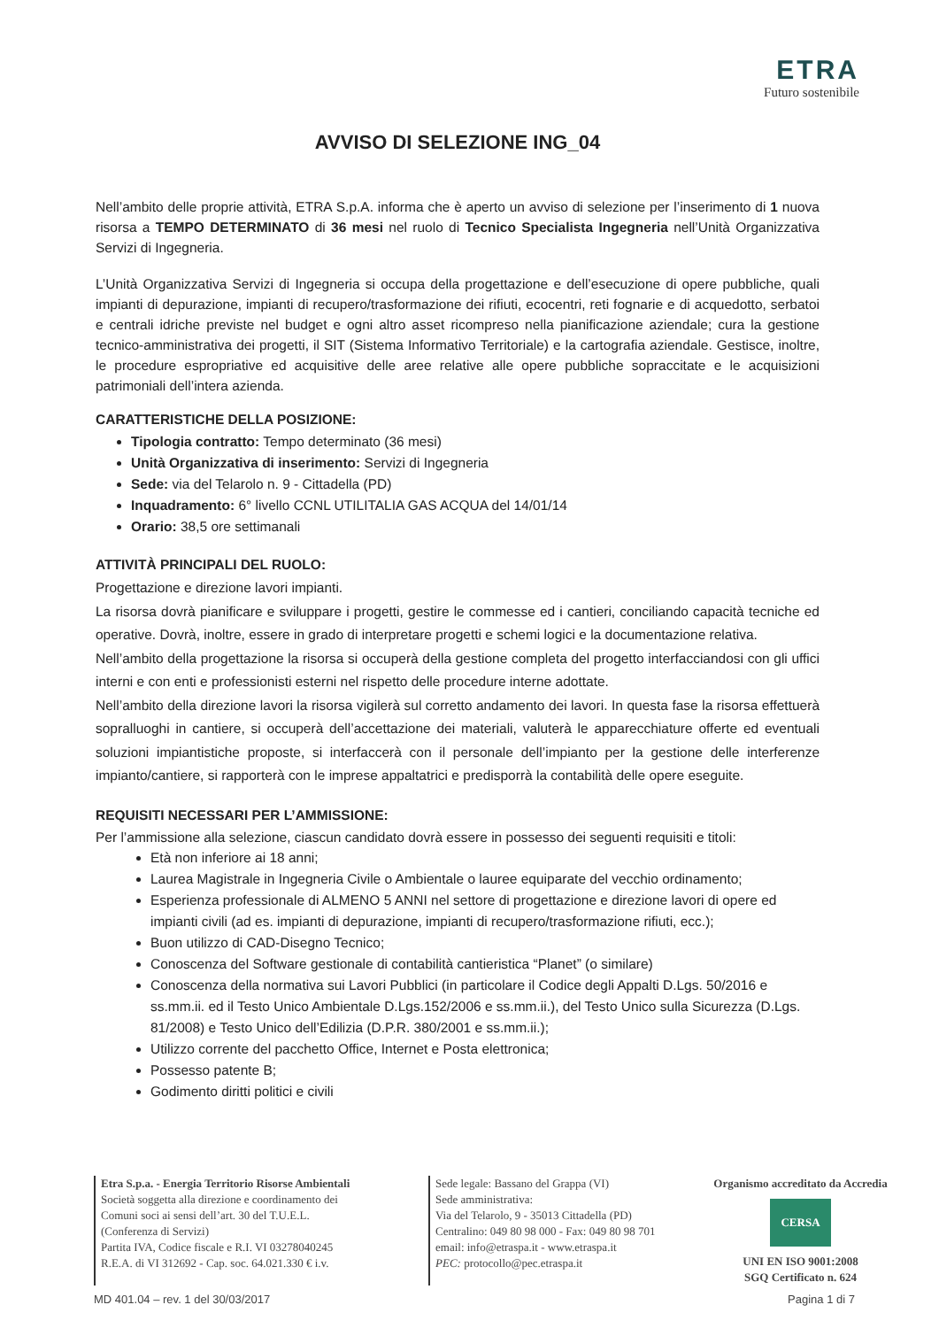ETRA
Futuro sostenibile
AVVISO DI SELEZIONE ING_04
Nell’ambito delle proprie attività, ETRA S.p.A. informa che è aperto un avviso di selezione per l’inserimento di 1 nuova risorsa a TEMPO DETERMINATO di 36 mesi nel ruolo di Tecnico Specialista Ingegneria nell’Unità Organizzativa Servizi di Ingegneria.
L’Unità Organizzativa Servizi di Ingegneria si occupa della progettazione e dell’esecuzione di opere pubbliche, quali impianti di depurazione, impianti di recupero/trasformazione dei rifiuti, ecocentri, reti fognarie e di acquedotto, serbatoi e centrali idriche previste nel budget e ogni altro asset ricompreso nella pianificazione aziendale; cura la gestione tecnico-amministrativa dei progetti, il SIT (Sistema Informativo Territoriale) e la cartografia aziendale. Gestisce, inoltre, le procedure espropriative ed acquisitive delle aree relative alle opere pubbliche sopraccitate e le acquisizioni patrimoniali dell’intera azienda.
CARATTERISTICHE DELLA POSIZIONE:
Tipologia contratto: Tempo determinato (36 mesi)
Unità Organizzativa di inserimento: Servizi di Ingegneria
Sede: via del Telarolo n. 9 - Cittadella (PD)
Inquadramento: 6° livello CCNL UTILITALIA GAS ACQUA del 14/01/14
Orario: 38,5 ore settimanali
ATTIVITÀ PRINCIPALI DEL RUOLO:
Progettazione e direzione lavori impianti.
La risorsa dovrà pianificare e sviluppare i progetti, gestire le commesse ed i cantieri, conciliando capacità tecniche ed operative. Dovrà, inoltre, essere in grado di interpretare progetti e schemi logici e la documentazione relativa.
Nell’ambito della progettazione la risorsa si occuperà della gestione completa del progetto interfacciandosi con gli uffici interni e con enti e professionisti esterni nel rispetto delle procedure interne adottate.
Nell’ambito della direzione lavori la risorsa vigilerà sul corretto andamento dei lavori. In questa fase la risorsa effettuerà sopralluoghi in cantiere, si occuperà dell’accettazione dei materiali, valuterà le apparecchiature offerte ed eventuali soluzioni impiantistiche proposte, si interfaccerà con il personale dell’impianto per la gestione delle interferenze impianto/cantiere, si rapporterà con le imprese appaltatrici e predisporrà la contabilità delle opere eseguite.
REQUISITI NECESSARI PER L’AMMISSIONE:
Per l’ammissione alla selezione, ciascun candidato dovrà essere in possesso dei seguenti requisiti e titoli:
Età non inferiore ai 18 anni;
Laurea Magistrale in Ingegneria Civile o Ambientale o lauree equiparate del vecchio ordinamento;
Esperienza professionale di ALMENO 5 ANNI nel settore di progettazione e direzione lavori di opere ed impianti civili (ad es. impianti di depurazione, impianti di recupero/trasformazione rifiuti, ecc.);
Buon utilizzo di CAD-Disegno Tecnico;
Conoscenza del Software gestionale di contabilità cantieristica “Planet” (o similare)
Conoscenza della normativa sui Lavori Pubblici (in particolare il Codice degli Appalti D.Lgs. 50/2016 e ss.mm.ii. ed il Testo Unico Ambientale D.Lgs.152/2006 e ss.mm.ii.), del Testo Unico sulla Sicurezza (D.Lgs. 81/2008) e Testo Unico dell’Edilizia (D.P.R. 380/2001 e ss.mm.ii.);
Utilizzo corrente del pacchetto Office, Internet e Posta elettronica;
Possesso patente B;
Godimento diritti politici e civili
Etra S.p.a. - Energia Territorio Risorse Ambientali
Società soggetta alla direzione e coordinamento dei
Comuni soci ai sensi dell’art. 30 del T.U.E.L.
(Conferenza di Servizi)
Partita IVA, Codice fiscale e R.I. VI 03278040245
R.E.A. di VI 312692 - Cap. soc. 64.021.330 € i.v.
Sede legale: Bassano del Grappa (VI)
Sede amministrativa:
Via del Telarolo, 9 - 35013 Cittadella (PD)
Centralino: 049 80 98 000 - Fax: 049 80 98 701
email: info@etraspa.it - www.etraspa.it
PEC: protocollo@pec.etraspa.it
Organismo accreditato da Accredia
CERSA
UNI EN ISO 9001:2008
SGQ Certificato n. 624
MD 401.04 – rev. 1 del 30/03/2017 Pagina 1 di 7